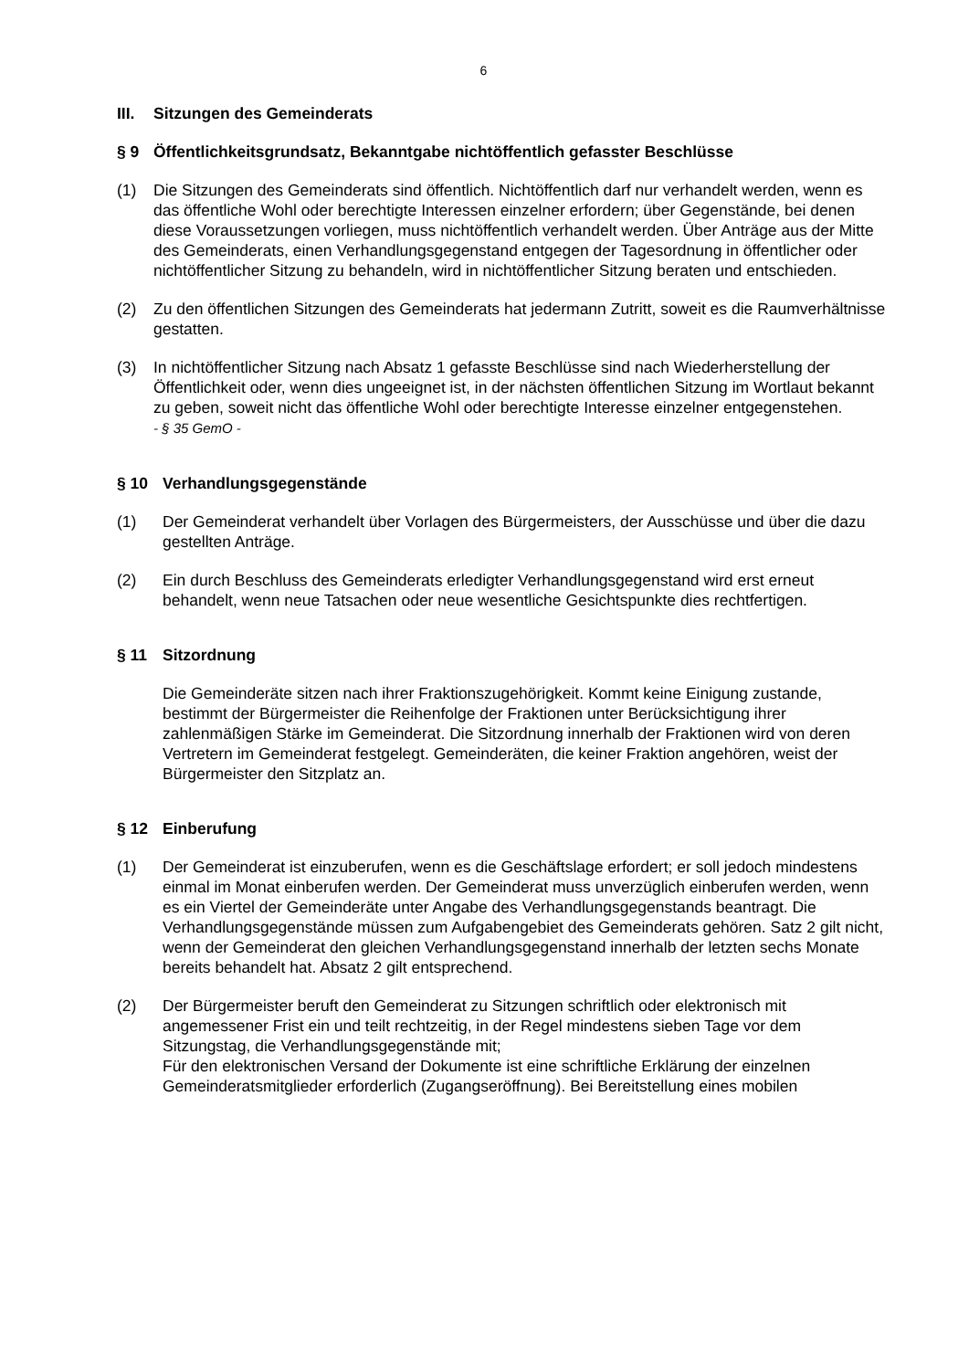6
III. Sitzungen des Gemeinderats
§ 9 Öffentlichkeitsgrundsatz, Bekanntgabe nichtöffentlich gefasster Beschlüsse
(1) Die Sitzungen des Gemeinderats sind öffentlich. Nichtöffentlich darf nur verhandelt werden, wenn es das öffentliche Wohl oder berechtigte Interessen einzelner erfordern; über Gegenstände, bei denen diese Voraussetzungen vorliegen, muss nichtöffentlich verhandelt werden. Über Anträge aus der Mitte des Gemeinderats, einen Verhandlungsgegenstand entgegen der Tagesordnung in öffentlicher oder nichtöffentlicher Sitzung zu behandeln, wird in nichtöffentlicher Sitzung beraten und entschieden.
(2) Zu den öffentlichen Sitzungen des Gemeinderats hat jedermann Zutritt, soweit es die Raumverhältnisse gestatten.
(3) In nichtöffentlicher Sitzung nach Absatz 1 gefasste Beschlüsse sind nach Wiederherstellung der Öffentlichkeit oder, wenn dies ungeeignet ist, in der nächsten öffentlichen Sitzung im Wortlaut bekannt zu geben, soweit nicht das öffentliche Wohl oder berechtigte Interesse einzelner entgegenstehen.
- § 35 GemO -
§ 10 Verhandlungsgegenstände
(1) Der Gemeinderat verhandelt über Vorlagen des Bürgermeisters, der Ausschüsse und über die dazu gestellten Anträge.
(2) Ein durch Beschluss des Gemeinderats erledigter Verhandlungsgegenstand wird erst erneut behandelt, wenn neue Tatsachen oder neue wesentliche Gesichtspunkte dies rechtfertigen.
§ 11 Sitzordnung
Die Gemeinderäte sitzen nach ihrer Fraktionszugehörigkeit. Kommt keine Einigung zustande, bestimmt der Bürgermeister die Reihenfolge der Fraktionen unter Berücksichtigung ihrer zahlenmäßigen Stärke im Gemeinderat. Die Sitzordnung innerhalb der Fraktionen wird von deren Vertretern im Gemeinderat festgelegt. Gemeinderäten, die keiner Fraktion angehören, weist der Bürgermeister den Sitzplatz an.
§ 12 Einberufung
(1) Der Gemeinderat ist einzuberufen, wenn es die Geschäftslage erfordert; er soll jedoch mindestens einmal im Monat einberufen werden. Der Gemeinderat muss unverzüglich einberufen werden, wenn es ein Viertel der Gemeinderäte unter Angabe des Verhandlungsgegenstands beantragt. Die Verhandlungsgegenstände müssen zum Aufgabengebiet des Gemeinderats gehören. Satz 2 gilt nicht, wenn der Gemeinderat den gleichen Verhandlungsgegenstand innerhalb der letzten sechs Monate bereits behandelt hat. Absatz 2 gilt entsprechend.
(2) Der Bürgermeister beruft den Gemeinderat zu Sitzungen schriftlich oder elektronisch mit angemessener Frist ein und teilt rechtzeitig, in der Regel mindestens sieben Tage vor dem Sitzungstag, die Verhandlungsgegenstände mit;
Für den elektronischen Versand der Dokumente ist eine schriftliche Erklärung der einzelnen Gemeinderatsmitglieder erforderlich (Zugangseröffnung). Bei Bereitstellung eines mobilen